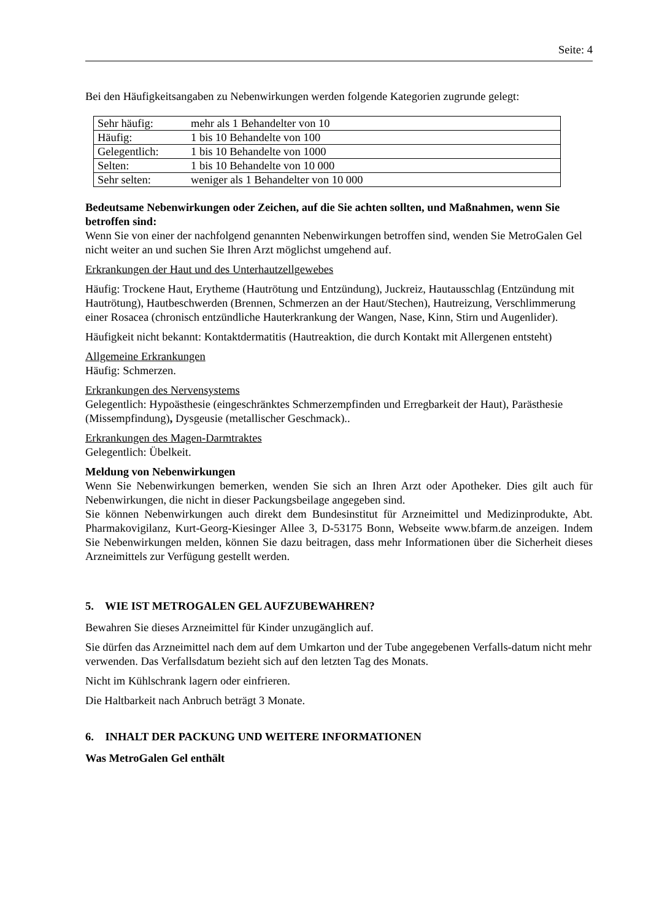Seite: 4
Bei den Häufigkeitsangaben zu Nebenwirkungen werden folgende Kategorien zugrunde gelegt:
| Sehr häufig: | mehr als 1 Behandelter von 10 |
| Häufig: | 1 bis 10 Behandelte von 100 |
| Gelegentlich: | 1 bis 10 Behandelte von 1000 |
| Selten: | 1 bis 10 Behandelte von 10 000 |
| Sehr selten: | weniger als 1 Behandelter von 10 000 |
Bedeutsame Nebenwirkungen oder Zeichen, auf die Sie achten sollten, und Maßnahmen, wenn Sie betroffen sind:
Wenn Sie von einer der nachfolgend genannten Nebenwirkungen betroffen sind, wenden Sie MetroGalen Gel nicht weiter an und suchen Sie Ihren Arzt möglichst umgehend auf.
Erkrankungen der Haut und des Unterhautzellgewebes
Häufig: Trockene Haut, Erytheme (Hautrötung und Entzündung), Juckreiz, Hautausschlag (Entzündung mit Hautrötung), Hautbeschwerden (Brennen, Schmerzen an der Haut/Stechen), Hautreizung, Verschlimmerung einer Rosacea (chronisch entzündliche Hauterkrankung der Wangen, Nase, Kinn, Stirn und Augenlider).
Häufigkeit nicht bekannt: Kontaktdermatitis (Hautreaktion, die durch Kontakt mit Allergenen entsteht)
Allgemeine Erkrankungen
Häufig: Schmerzen.
Erkrankungen des Nervensystems
Gelegentlich: Hypoästhesie (eingeschränktes Schmerzempfinden und Erregbarkeit der Haut), Parästhesie (Missempfindung), Dysgeusie (metallischer Geschmack)..
Erkrankungen des Magen-Darmtraktes
Gelegentlich: Übelkeit.
Meldung von Nebenwirkungen
Wenn Sie Nebenwirkungen bemerken, wenden Sie sich an Ihren Arzt oder Apotheker. Dies gilt auch für Nebenwirkungen, die nicht in dieser Packungsbeilage angegeben sind.
Sie können Nebenwirkungen auch direkt dem Bundesinstitut für Arzneimittel und Medizinprodukte, Abt. Pharmakovigilanz, Kurt-Georg-Kiesinger Allee 3, D-53175 Bonn, Webseite www.bfarm.de anzeigen. Indem Sie Nebenwirkungen melden, können Sie dazu beitragen, dass mehr Informationen über die Sicherheit dieses Arzneimittels zur Verfügung gestellt werden.
5. WIE IST METROGALEN GEL AUFZUBEWAHREN?
Bewahren Sie dieses Arzneimittel für Kinder unzugänglich auf.
Sie dürfen das Arzneimittel nach dem auf dem Umkarton und der Tube angegebenen Verfalls-datum nicht mehr verwenden. Das Verfallsdatum bezieht sich auf den letzten Tag des Monats.
Nicht im Kühlschrank lagern oder einfrieren.
Die Haltbarkeit nach Anbruch beträgt 3 Monate.
6. INHALT DER PACKUNG UND WEITERE INFORMATIONEN
Was MetroGalen Gel enthält